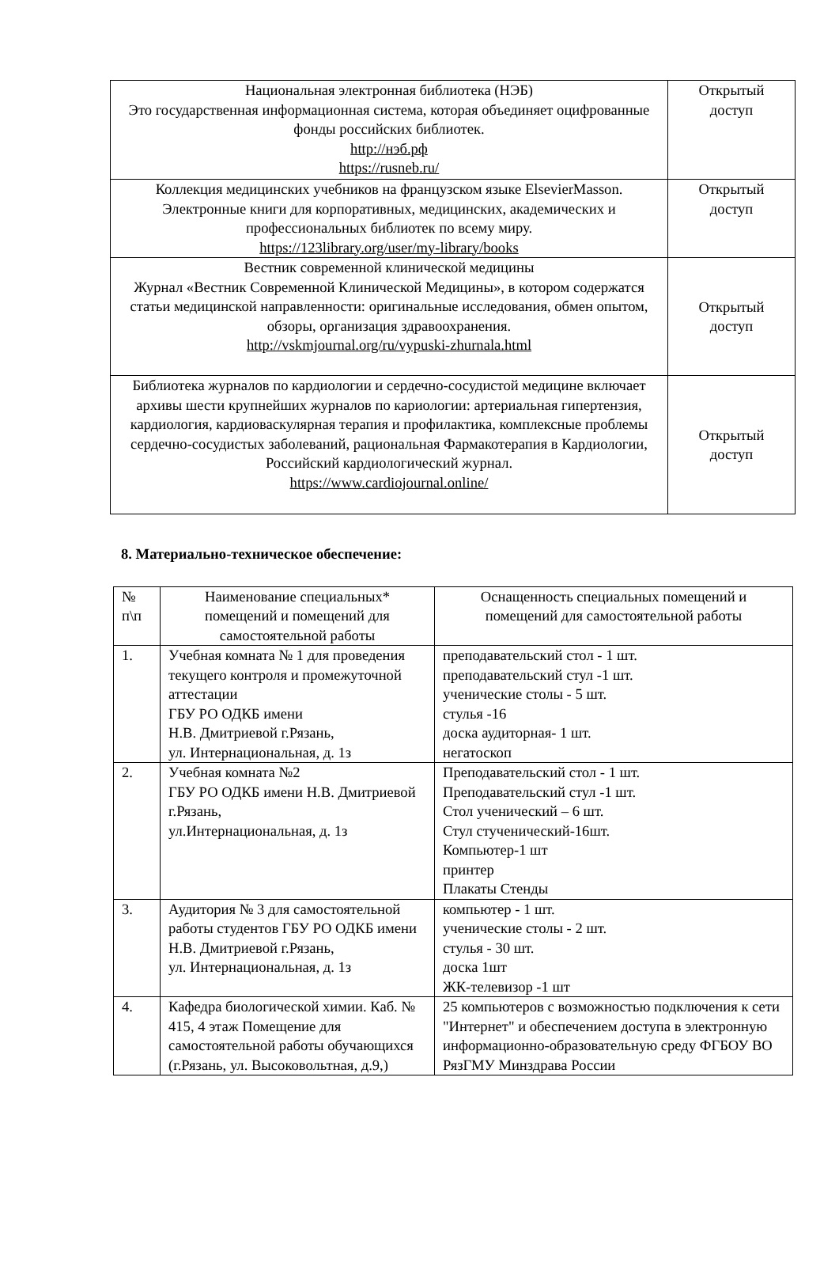| Национальная электронная библиотека (НЭБ) Это государственная информационная система, которая объединяет оцифрованные фонды российских библиотек. http://нэб.рф https://rusneb.ru/ | Открытый доступ |
| Коллекция медицинских учебников на французском языке ElsevierMasson. Электронные книги для корпоративных, медицинских, академических и профессиональных библиотек по всему миру. https://123library.org/user/my-library/books | Открытый доступ |
| Вестник современной клинической медицины Журнал «Вестник Современной Клинической Медицины», в котором содержатся статьи медицинской направленности: оригинальные исследования, обмен опытом, обзоры, организация здравоохранения. http://vskmjournal.org/ru/vypuski-zhurnala.html | Открытый доступ |
| Библиотека журналов по кардиологии и сердечно-сосудистой медицине включает архивы шести крупнейших журналов по кариологии: артериальная гипертензия, кардиология, кардиоваскулярная терапия и профилактика, комплексные проблемы сердечно-сосудистых заболеваний, рациональная Фармакотерапия в Кардиологии, Российский кардиологический журнал. https://www.cardiojournal.online/ | Открытый доступ |
8. Материально-техническое обеспечение:
| № п\п | Наименование специальных* помещений и помещений для самостоятельной работы | Оснащенность специальных помещений и помещений для самостоятельной работы |
| --- | --- | --- |
| 1. | Учебная комната № 1 для проведения текущего контроля и промежуточной аттестации ГБУ РО ОДКБ имени Н.В. Дмитриевой г.Рязань, ул. Интернациональная, д. 1з | преподавательский стол - 1 шт. преподавательский стул -1 шт. ученические столы - 5 шт. стулья -16 доска аудиторная- 1 шт. негатоскоп |
| 2. | Учебная комната №2 ГБУ РО ОДКБ имени Н.В. Дмитриевой г.Рязань, ул.Интернациональная, д. 1з | Преподавательский стол - 1 шт. Преподавательский стул -1 шт. Стол ученический – 6 шт. Стул стученический-16шт. Компьютер-1 шт принтер Плакаты Стенды |
| 3. | Аудитория № 3 для самостоятельной работы студентов ГБУ РО ОДКБ имени Н.В. Дмитриевой г.Рязань, ул. Интернациональная, д. 1з | компьютер - 1 шт. ученические столы - 2 шт. стулья - 30 шт. доска 1шт ЖК-телевизор -1 шт |
| 4. | Кафедра биологической химии. Каб. № 415, 4 этаж Помещение для самостоятельной работы обучающихся (г.Рязань, ул. Высоковольтная, д.9,) | 25 компьютеров с возможностью подключения к сети "Интернет" и обеспечением доступа в электронную информационно-образовательную среду ФГБОУ ВО РязГМУ Минздрава России |